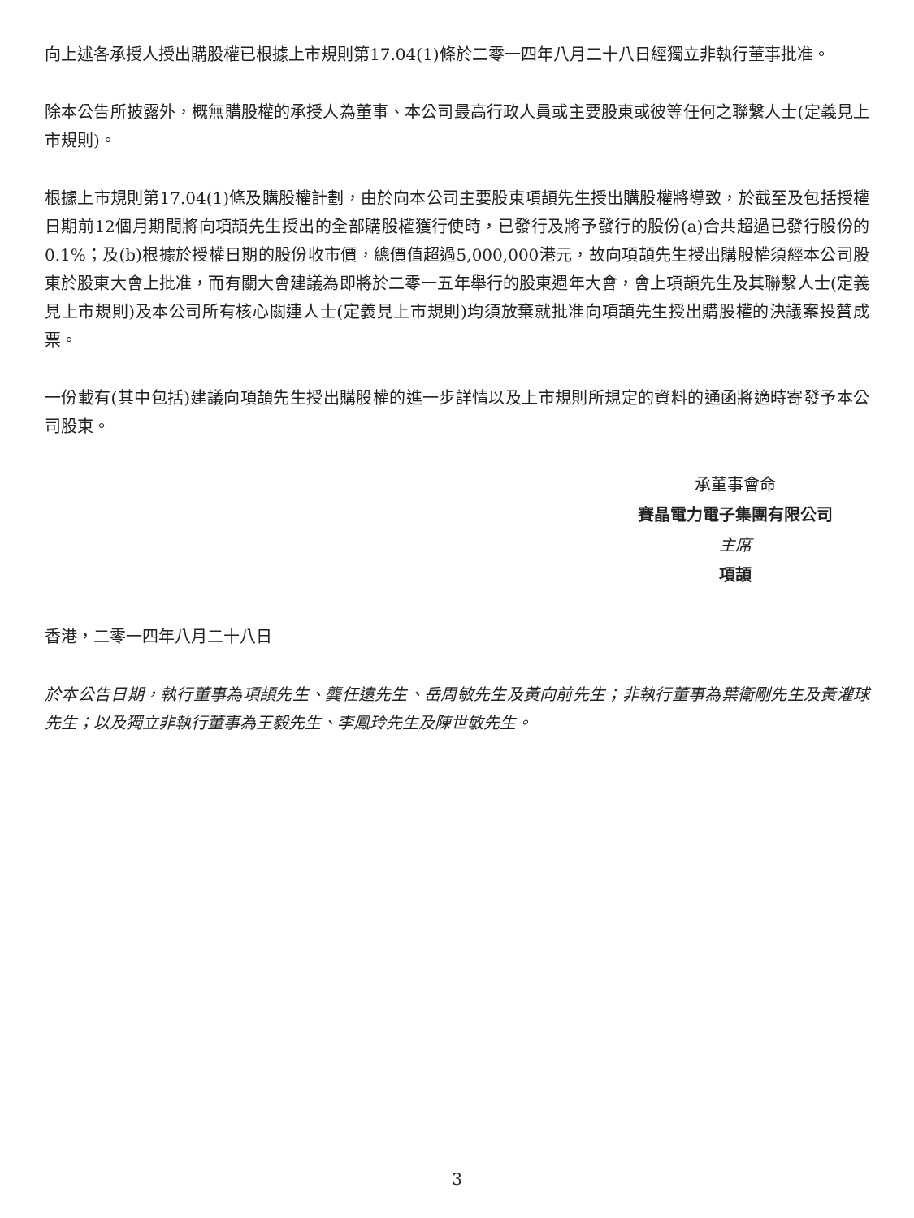向上述各承授人授出購股權已根據上市規則第17.04(1)條於二零一四年八月二十八日經獨立非執行董事批准。
除本公告所披露外，概無購股權的承授人為董事、本公司最高行政人員或主要股東或彼等任何之聯繫人士(定義見上市規則)。
根據上市規則第17.04(1)條及購股權計劃，由於向本公司主要股東項頡先生授出購股權將導致，於截至及包括授權日期前12個月期間將向項頡先生授出的全部購股權獲行使時，已發行及將予發行的股份(a)合共超過已發行股份的0.1%；及(b)根據於授權日期的股份收市價，總價值超過5,000,000港元，故向項頡先生授出購股權須經本公司股東於股東大會上批准，而有關大會建議為即將於二零一五年舉行的股東週年大會，會上項頡先生及其聯繫人士(定義見上市規則)及本公司所有核心關連人士(定義見上市規則)均須放棄就批准向項頡先生授出購股權的決議案投贊成票。
一份載有(其中包括)建議向項頡先生授出購股權的進一步詳情以及上市規則所規定的資料的通函將適時寄發予本公司股東。
承董事會命
賽晶電力電子集團有限公司
主席
項頡
香港，二零一四年八月二十八日
於本公告日期，執行董事為項頡先生、龔任遠先生、岳周敏先生及黃向前先生；非執行董事為葉衛剛先生及黃灌球先生；以及獨立非執行董事為王毅先生、李鳳玲先生及陳世敏先生。
3